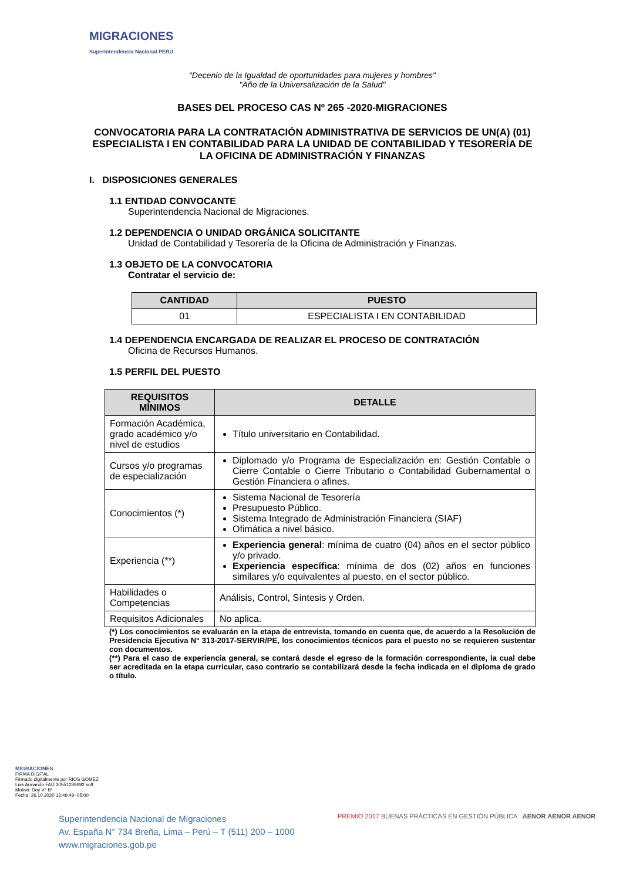MIGRACIONES
Superintendencia Nacional PERÚ
“Decenio de la Igualdad de oportunidades para mujeres y hombres"
"Año de la Universalización de la Salud"
BASES DEL PROCESO CAS Nº 265 -2020-MIGRACIONES
CONVOCATORIA PARA LA CONTRATACIÓN ADMINISTRATIVA DE SERVICIOS DE UN(A) (01) ESPECIALISTA I EN CONTABILIDAD PARA LA UNIDAD DE CONTABILIDAD Y TESORERÍA DE LA OFICINA DE ADMINISTRACIÓN Y FINANZAS
I. DISPOSICIONES GENERALES
1.1 ENTIDAD CONVOCANTE
Superintendencia Nacional de Migraciones.
1.2 DEPENDENCIA O UNIDAD ORGÁNICA SOLICITANTE
Unidad de Contabilidad y Tesorería de la Oficina de Administración y Finanzas.
1.3 OBJETO DE LA CONVOCATORIA
Contratar el servicio de:
| CANTIDAD | PUESTO |
| --- | --- |
| 01 | ESPECIALISTA I EN CONTABILIDAD |
1.4 DEPENDENCIA ENCARGADA DE REALIZAR EL PROCESO DE CONTRATACIÓN
Oficina de Recursos Humanos.
1.5 PERFIL DEL PUESTO
| REQUISITOS MÍNIMOS | DETALLE |
| --- | --- |
| Formación Académica, grado académico y/o nivel de estudios | Título universitario en Contabilidad. |
| Cursos y/o programas de especialización | Diplomado y/o Programa de Especialización en: Gestión Contable o Cierre Contable o Cierre Tributario o Contabilidad Gubernamental o Gestión Financiera o afines. |
| Conocimientos (*) | Sistema Nacional de Tesorería Presupuesto Público. Sistema Integrado de Administración Financiera (SIAF) Ofimática a nivel básico. |
| Experiencia (**) | Experiencia general : mínima de cuatro (04) años en el sector público y/o privado. Experiencia específica : mínima de dos (02) años en funciones similares y/o equivalentes al puesto, en el sector público. |
| Habilidades o Competencias | Análisis, Control, Síntesis y Orden. |
| Requisitos Adicionales | No aplica. |
(*) Los conocimientos se evaluarán en la etapa de entrevista, tomando en cuenta que, de acuerdo a la Resolución de Presidencia Ejecutiva N° 313-2017-SERVIR/PE, los conocimientos técnicos para el puesto no se requieren sustentar con documentos.
(**) Para el caso de experiencia general, se contará desde el egreso de la formación correspondiente, la cual debe ser acreditada en la etapa curricular, caso contrario se contabilizará desde la fecha indicada en el diploma de grado o título.
MIGRACIONES
FIRMA DIGITAL
Firmado digitalmente por RIOS GOMEZ Luis Armando FAU 20551239692 soft
Motivo: Doy V° B°
Fecha: 26.10.2020 12:49:49 -05:00
Superintendencia Nacional de Migraciones
Av. España N° 734 Breña, Lima – Perú – T (511) 200 – 1000
www.migraciones.gob.pe
PREMIO 2017 BUENAS PRÁCTICAS EN GESTIÓN PÚBLICA AENOR AENOR AENOR